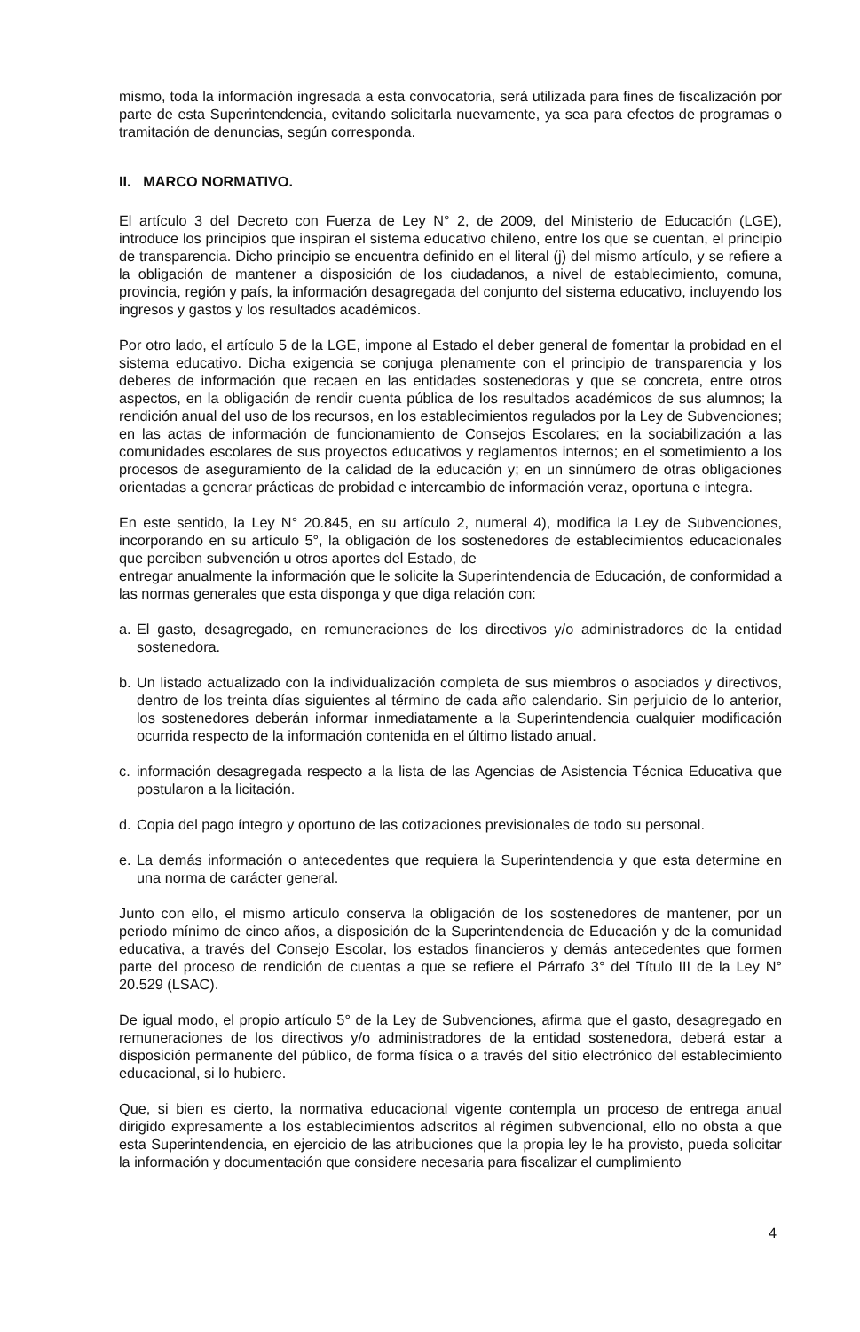mismo, toda la información ingresada a esta convocatoria, será utilizada para fines de fiscalización por parte de esta Superintendencia, evitando solicitarla nuevamente, ya sea para efectos de programas o tramitación de denuncias, según corresponda.
II. MARCO NORMATIVO.
El artículo 3 del Decreto con Fuerza de Ley N° 2, de 2009, del Ministerio de Educación (LGE), introduce los principios que inspiran el sistema educativo chileno, entre los que se cuentan, el principio de transparencia. Dicho principio se encuentra definido en el literal (j) del mismo artículo, y se refiere a la obligación de mantener a disposición de los ciudadanos, a nivel de establecimiento, comuna, provincia, región y país, la información desagregada del conjunto del sistema educativo, incluyendo los ingresos y gastos y los resultados académicos.
Por otro lado, el artículo 5 de la LGE, impone al Estado el deber general de fomentar la probidad en el sistema educativo. Dicha exigencia se conjuga plenamente con el principio de transparencia y los deberes de información que recaen en las entidades sostenedoras y que se concreta, entre otros aspectos, en la obligación de rendir cuenta pública de los resultados académicos de sus alumnos; la rendición anual del uso de los recursos, en los establecimientos regulados por la Ley de Subvenciones; en las actas de información de funcionamiento de Consejos Escolares; en la sociabilización a las comunidades escolares de sus proyectos educativos y reglamentos internos; en el sometimiento a los procesos de aseguramiento de la calidad de la educación y; en un sinnúmero de otras obligaciones orientadas a generar prácticas de probidad e intercambio de información veraz, oportuna e integra.
En este sentido, la Ley N° 20.845, en su artículo 2, numeral 4), modifica la Ley de Subvenciones, incorporando en su artículo 5°, la obligación de los sostenedores de establecimientos educacionales que perciben subvención u otros aportes del Estado, de
entregar anualmente la información que le solicite la Superintendencia de Educación, de conformidad a las normas generales que esta disponga y que diga relación con:
a. El gasto, desagregado, en remuneraciones de los directivos y/o administradores de la entidad sostenedora.
b. Un listado actualizado con la individualización completa de sus miembros o asociados y directivos, dentro de los treinta días siguientes al término de cada año calendario. Sin perjuicio de lo anterior, los sostenedores deberán informar inmediatamente a la Superintendencia cualquier modificación ocurrida respecto de la información contenida en el último listado anual.
c. información desagregada respecto a la lista de las Agencias de Asistencia Técnica Educativa que postularon a la licitación.
d. Copia del pago íntegro y oportuno de las cotizaciones previsionales de todo su personal.
e. La demás información o antecedentes que requiera la Superintendencia y que esta determine en una norma de carácter general.
Junto con ello, el mismo artículo conserva la obligación de los sostenedores de mantener, por un periodo mínimo de cinco años, a disposición de la Superintendencia de Educación y de la comunidad educativa, a través del Consejo Escolar, los estados financieros y demás antecedentes que formen parte del proceso de rendición de cuentas a que se refiere el Párrafo 3° del Título III de la Ley N° 20.529 (LSAC).
De igual modo, el propio artículo 5° de la Ley de Subvenciones, afirma que el gasto, desagregado en remuneraciones de los directivos y/o administradores de la entidad sostenedora, deberá estar a disposición permanente del público, de forma física o a través del sitio electrónico del establecimiento educacional, si lo hubiere.
Que, si bien es cierto, la normativa educacional vigente contempla un proceso de entrega anual dirigido expresamente a los establecimientos adscritos al régimen subvencional, ello no obsta a que esta Superintendencia, en ejercicio de las atribuciones que la propia ley le ha provisto, pueda solicitar la información y documentación que considere necesaria para fiscalizar el cumplimiento
4